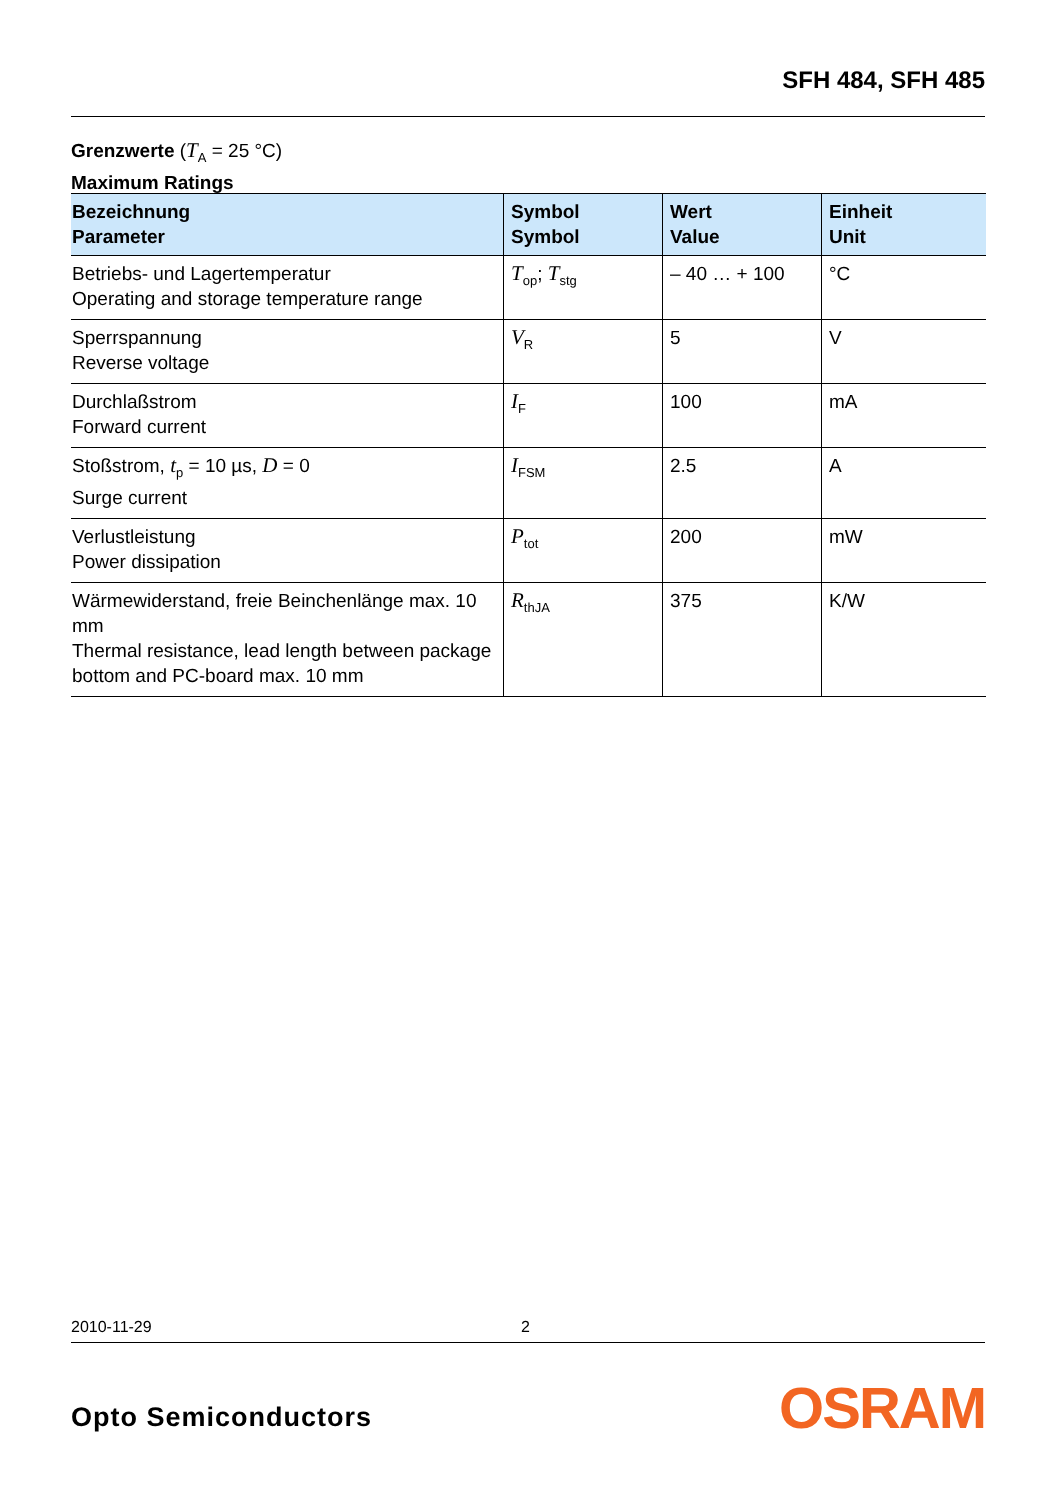SFH 484, SFH 485
Grenzwerte (T<sub>A</sub> = 25 °C)
Maximum Ratings
| Bezeichnung Parameter | Symbol Symbol | Wert Value | Einheit Unit |
| --- | --- | --- | --- |
| Betriebs- und Lagertemperatur Operating and storage temperature range | T<sub>op</sub>; T<sub>stg</sub> | – 40 … + 100 | °C |
| Sperrspannung Reverse voltage | V<sub>R</sub> | 5 | V |
| Durchlaßstrom Forward current | I<sub>F</sub> | 100 | mA |
| Stoßstrom, t<sub>p</sub> = 10 µs, D = 0 Surge current | I<sub>FSM</sub> | 2.5 | A |
| Verlustleistung Power dissipation | P<sub>tot</sub> | 200 | mW |
| Wärmewiderstand, freie Beinchenlänge max. 10 mm Thermal resistance, lead length between package bottom and PC-board max. 10 mm | R<sub>thJA</sub> | 375 | K/W |
2010-11-29 2
Opto Semiconductors OSRAM